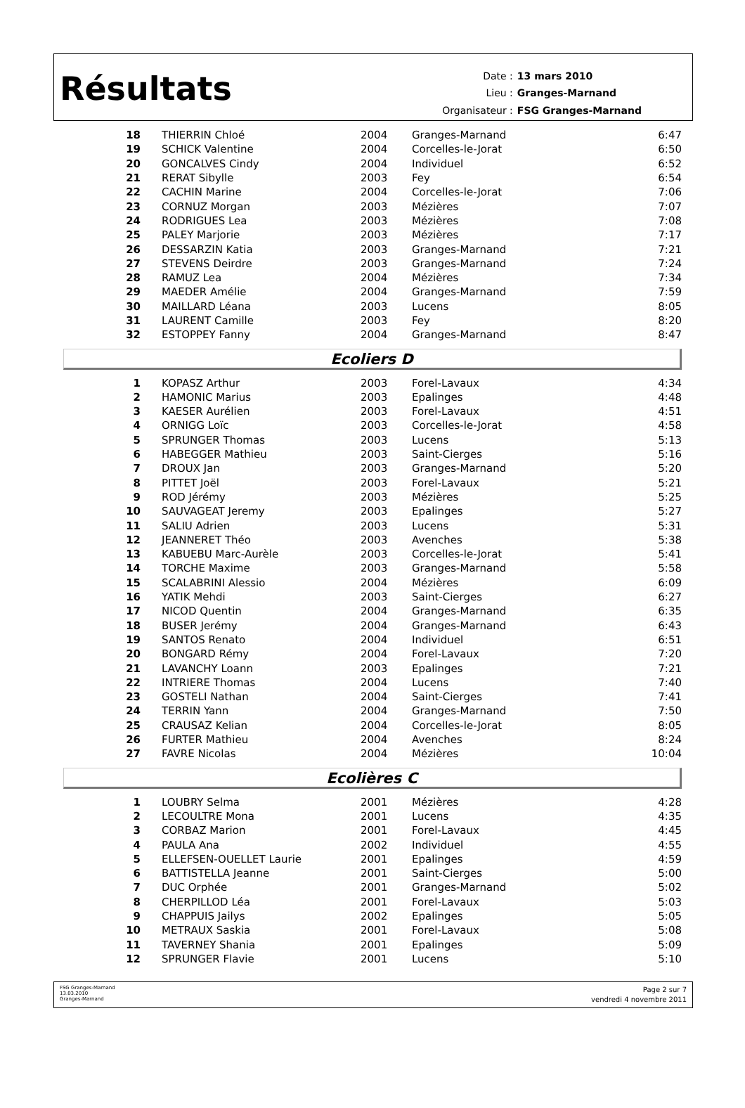Résultats
| Date : | 13 mars 2010 |
| Lieu : | Granges-Marnand |
| Organisateur : | FSG Granges-Marnand |
| 18 | THIERRIN Chloé | 2004 | Granges-Marnand | 6:47 |
| 19 | SCHICK Valentine | 2004 | Corcelles-le-Jorat | 6:50 |
| 20 | GONCALVES Cindy | 2004 | Individuel | 6:52 |
| 21 | RERAT Sibylle | 2003 | Fey | 6:54 |
| 22 | CACHIN Marine | 2004 | Corcelles-le-Jorat | 7:06 |
| 23 | CORNUZ Morgan | 2003 | Mézières | 7:07 |
| 24 | RODRIGUES Lea | 2003 | Mézières | 7:08 |
| 25 | PALEY Marjorie | 2003 | Mézières | 7:17 |
| 26 | DESSARZIN Katia | 2003 | Granges-Marnand | 7:21 |
| 27 | STEVENS Deirdre | 2003 | Granges-Marnand | 7:24 |
| 28 | RAMUZ Lea | 2004 | Mézières | 7:34 |
| 29 | MAEDER Amélie | 2004 | Granges-Marnand | 7:59 |
| 30 | MAILLARD Léana | 2003 | Lucens | 8:05 |
| 31 | LAURENT Camille | 2003 | Fey | 8:20 |
| 32 | ESTOPPEY Fanny | 2004 | Granges-Marnand | 8:47 |
Ecoliers D
| 1 | KOPASZ Arthur | 2003 | Forel-Lavaux | 4:34 |
| 2 | HAMONIC Marius | 2003 | Epalinges | 4:48 |
| 3 | KAESER Aurélien | 2003 | Forel-Lavaux | 4:51 |
| 4 | ORNIGG Loïc | 2003 | Corcelles-le-Jorat | 4:58 |
| 5 | SPRUNGER Thomas | 2003 | Lucens | 5:13 |
| 6 | HABEGGER Mathieu | 2003 | Saint-Cierges | 5:16 |
| 7 | DROUX Jan | 2003 | Granges-Marnand | 5:20 |
| 8 | PITTET Joël | 2003 | Forel-Lavaux | 5:21 |
| 9 | ROD Jérémy | 2003 | Mézières | 5:25 |
| 10 | SAUVAGEAT Jeremy | 2003 | Epalinges | 5:27 |
| 11 | SALIU Adrien | 2003 | Lucens | 5:31 |
| 12 | JEANNERET Théo | 2003 | Avenches | 5:38 |
| 13 | KABUEBU Marc-Aurèle | 2003 | Corcelles-le-Jorat | 5:41 |
| 14 | TORCHE Maxime | 2003 | Granges-Marnand | 5:58 |
| 15 | SCALABRINI Alessio | 2004 | Mézières | 6:09 |
| 16 | YATIK Mehdi | 2003 | Saint-Cierges | 6:27 |
| 17 | NICOD Quentin | 2004 | Granges-Marnand | 6:35 |
| 18 | BUSER Jerémy | 2004 | Granges-Marnand | 6:43 |
| 19 | SANTOS Renato | 2004 | Individuel | 6:51 |
| 20 | BONGARD Rémy | 2004 | Forel-Lavaux | 7:20 |
| 21 | LAVANCHY Loann | 2003 | Epalinges | 7:21 |
| 22 | INTRIERE Thomas | 2004 | Lucens | 7:40 |
| 23 | GOSTELI Nathan | 2004 | Saint-Cierges | 7:41 |
| 24 | TERRIN Yann | 2004 | Granges-Marnand | 7:50 |
| 25 | CRAUSAZ Kelian | 2004 | Corcelles-le-Jorat | 8:05 |
| 26 | FURTER Mathieu | 2004 | Avenches | 8:24 |
| 27 | FAVRE Nicolas | 2004 | Mézières | 10:04 |
Ecolières C
| 1 | LOUBRY Selma | 2001 | Mézières | 4:28 |
| 2 | LECOULTRE Mona | 2001 | Lucens | 4:35 |
| 3 | CORBAZ Marion | 2001 | Forel-Lavaux | 4:45 |
| 4 | PAULA Ana | 2002 | Individuel | 4:55 |
| 5 | ELLEFSEN-OUELLET Laurie | 2001 | Epalinges | 4:59 |
| 6 | BATTISTELLA Jeanne | 2001 | Saint-Cierges | 5:00 |
| 7 | DUC Orphée | 2001 | Granges-Marnand | 5:02 |
| 8 | CHERPILLOD Léa | 2001 | Forel-Lavaux | 5:03 |
| 9 | CHAPPUIS Jailys | 2002 | Epalinges | 5:05 |
| 10 | METRAUX Saskia | 2001 | Forel-Lavaux | 5:08 |
| 11 | TAVERNEY Shania | 2001 | Epalinges | 5:09 |
| 12 | SPRUNGER Flavie | 2001 | Lucens | 5:10 |
FSG Granges-Marnand
13.03.2010
Granges-Marnand
Page 2 sur 7
vendredi 4 novembre 2011